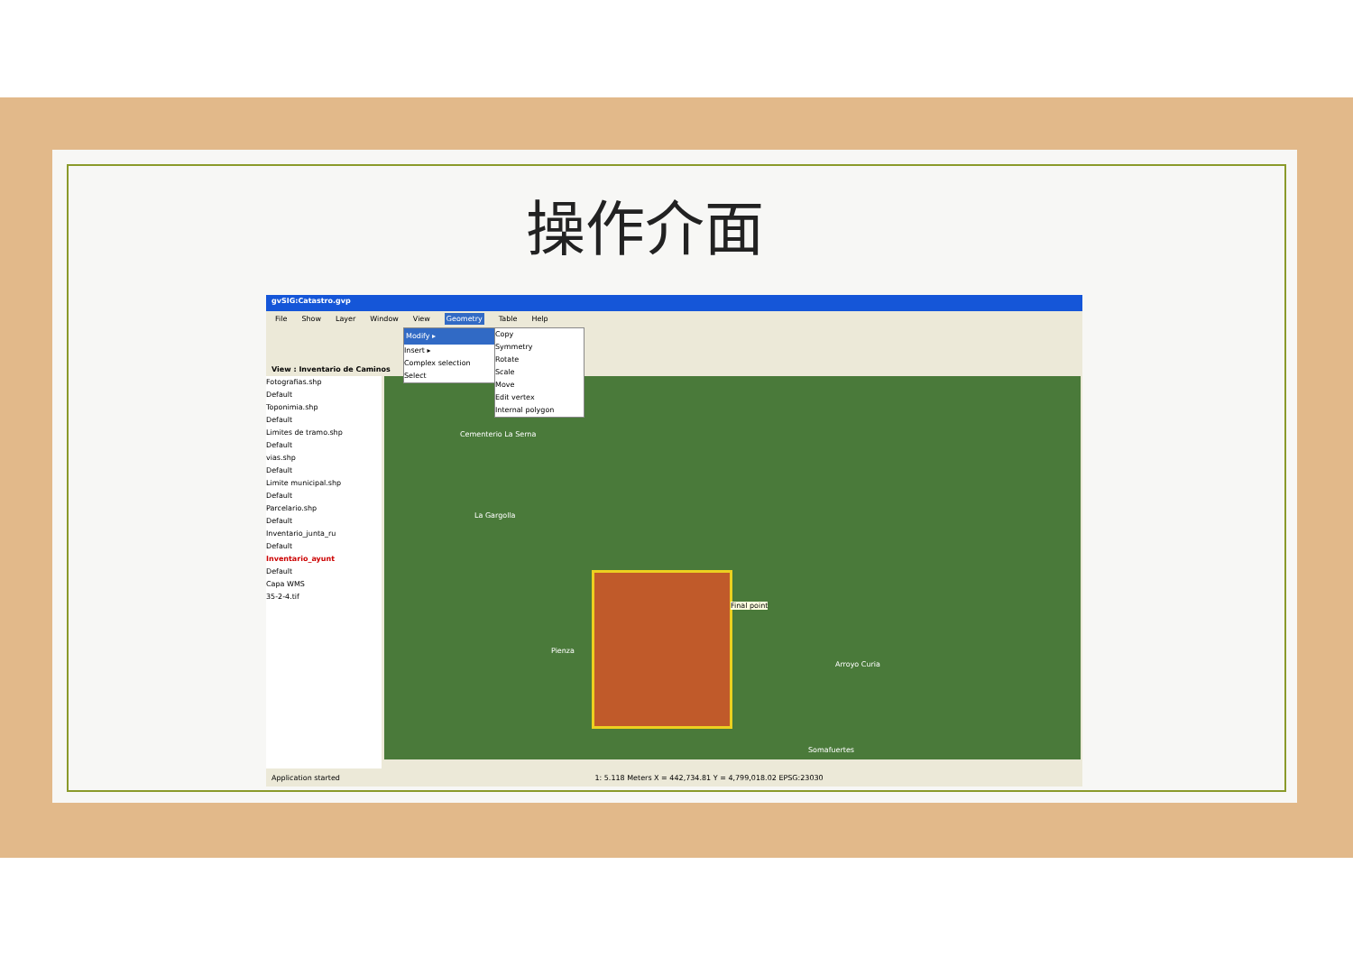操作介面
gvSIG:Catastro.gvp
File Show Layer Window View Geometry Table Help
View : Inventario de Caminos
Fotografias.shp
Default
Toponimia.shp
Default
Limites de tramo.shp
Default
vias.shp
Default
Limite municipal.shp
Default
Parcelario.shp
Default
Inventario_junta_ru
Default
Inventario_ayunt
Default
Capa WMS
35-2-4.tif
Final point
Cementerio La Serna
La Gargolla
Arroyo Curia
Somafuertes
Pienza
Modify ▸
Insert ▸
Complex selection
Select
Copy
Symmetry
Rotate
Scale
Move
Edit vertex
Internal polygon
Application started 1: 5.118 Meters X = 442,734.81 Y = 4,799,018.02 EPSG:23030